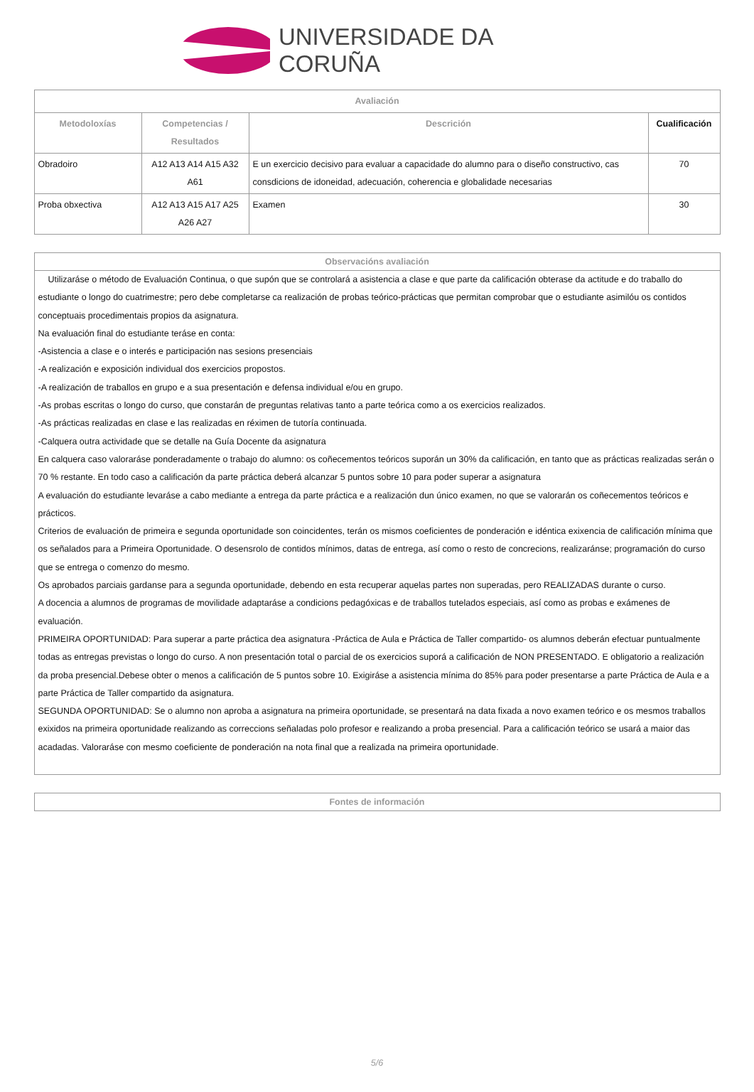UNIVERSIDADE DA CORUÑA
| Avaliación | | | |
| --- | --- | --- | --- |
| Metodoloxías | Competencias / Resultados | Descrición | Cualificación |
| Obradoiro | A12 A13 A14 A15 A32 A61 | E un exercicio decisivo para evaluar a capacidade do alumno para o diseño constructivo, cas consdicions de idoneidad, adecuación, coherencia e globalidade necesarias | 70 |
| Proba obxectiva | A12 A13 A15 A17 A25 A26 A27 | Examen | 30 |
Observacións avaliación
Utilizaráse o método de Evaluación Continua, o que supón que se controlará a asistencia a clase e que parte da calificación obterase da actitude e do traballo do estudiante o longo do cuatrimestre; pero debe completarse ca realización de probas teórico-prácticas que permitan comprobar que o estudiante asimilóu os contidos conceptuais procedimentais propios da asignatura.
Na evaluación final do estudiante teráse en conta:
-Asistencia a clase e o interés e participación nas sesions presenciais
-A realización e exposición individual dos exercicios propostos.
-A realización de traballos en grupo e a sua presentación e defensa individual e/ou en grupo.
-As probas escritas o longo do curso, que constarán de preguntas relativas tanto a parte teórica como a os exercicios realizados.
-As prácticas realizadas en clase e las realizadas en réximen de tutoría continuada.
-Calquera outra actividade que se detalle na Guía Docente da asignatura
En calquera caso valoraráse ponderadamente o trabajo do alumno: os coñecementos teóricos suporán un 30% da calificación, en tanto que as prácticas realizadas serán o 70 % restante. En todo caso a calificación da parte práctica deberá alcanzar 5 puntos sobre 10 para poder superar a asignatura
A evaluación do estudiante levaráse a cabo mediante a entrega da parte práctica e a realización dun único examen, no que se valorarán os coñecementos teóricos e prácticos.
Criterios de evaluación de primeira e segunda oportunidade son coincidentes, terán os mismos coeficientes de ponderación e idéntica exixencia de calificación mínima que os señalados para a Primeira Oportunidade. O desensrolo de contidos mínimos, datas de entrega, así como o resto de concrecions, realizaránse; programación do curso que se entrega o comenzo do mesmo.
Os aprobados parciais gardanse para a segunda oportunidade, debendo en esta recuperar aquelas partes non superadas, pero REALIZADAS durante o curso.
A docencia a alumnos de programas de movilidade adaptaráse a condicions pedagóxicas e de traballos tutelados especiais, así como as probas e exámenes de evaluación.
PRIMEIRA OPORTUNIDAD: Para superar a parte práctica dea asignatura -Práctica de Aula e Práctica de Taller compartido- os alumnos deberán efectuar puntualmente todas as entregas previstas o longo do curso. A non presentación total o parcial de os exercicios suporá a calificación de NON PRESENTADO. E obligatorio a realización da proba presencial.Debese obter o menos a calificación de 5 puntos sobre 10. Exigiráse a asistencia mínima do 85% para poder presentarse a parte Práctica de Aula e a parte Práctica de Taller compartido da asignatura.
SEGUNDA OPORTUNIDAD: Se o alumno non aproba a asignatura na primeira oportunidade, se presentará na data fixada a novo examen teórico e os mesmos traballos exixidos na primeira oportunidade realizando as correccions señaladas polo profesor e realizando a proba presencial. Para a calificación teórico se usará a maior das acadadas. Valoraráse con mesmo coeficiente de ponderación na nota final que a realizada na primeira oportunidade.
Fontes de información
5/6